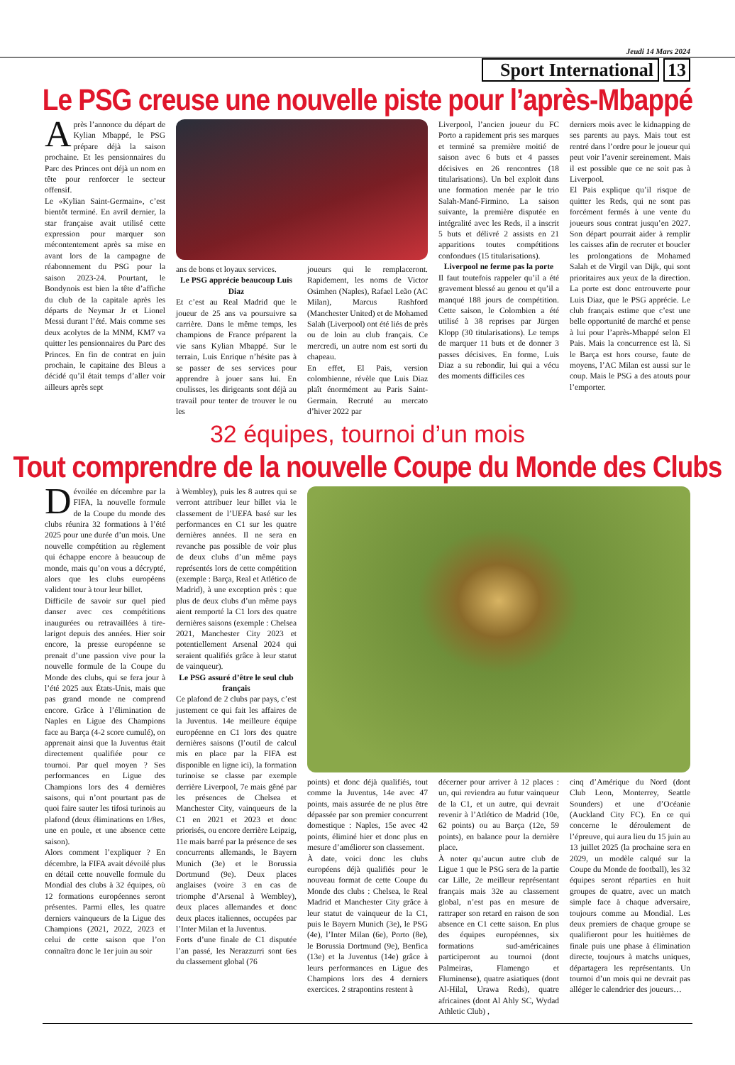Jeudi 14 Mars 2024
Sport International 13
Le PSG creuse une nouvelle piste pour l’après-Mbappé
Après l’annonce du départ de Kylian Mbappé, le PSG prépare déjà la saison prochaine. Et les pensionnaires du Parc des Princes ont déjà un nom en tête pour renforcer le secteur offensif.
Le «Kylian Saint-Germain», c’est bientôt terminé. En avril dernier, la star française avait utilisé cette expression pour marquer son mécontentement après sa mise en avant lors de la campagne de réabonnement du PSG pour la saison 2023-24. Pourtant, le Bondynois est bien la tête d’affiche du club de la capitale après les départs de Neymar Jr et Lionel Messi durant l’été. Mais comme ses deux acolytes de la MNM, KM7 va quitter les pensionnaires du Parc des Princes. En fin de contrat en juin prochain, le capitaine des Bleus a décidé qu’il était temps d’aller voir ailleurs après sept
ans de bons et loyaux services.
Le PSG apprécie beaucoup Luis Diaz
Et c’est au Real Madrid que le joueur de 25 ans va poursuivre sa carrière. Dans le même temps, les champions de France préparent la vie sans Kylian Mbappé. Sur le terrain, Luis Enrique n’hésite pas à se passer de ses services pour apprendre à jouer sans lui. En coulisses, les dirigeants sont déjà au travail pour tenter de trouver le ou les
joueurs qui le remplaceront. Rapidement, les noms de Victor Osimhen (Naples), Rafael Leão (AC Milan), Marcus Rashford (Manchester United) et de Mohamed Salah (Liverpool) ont été liés de près ou de loin au club français. Ce mercredi, un autre nom est sorti du chapeau.
En effet, El Pais, version colombienne, révèle que Luis Diaz plaît énormément au Paris Saint-Germain. Recruté au mercato d’hiver 2022 par
Liverpool, l’ancien joueur du FC Porto a rapidement pris ses marques et terminé sa première moitié de saison avec 6 buts et 4 passes décisives en 26 rencontres (18 titularisations). Un bel exploit dans une formation menée par le trio Salah-Mané-Firmino. La saison suivante, la première disputée en intégralité avec les Reds, il a inscrit 5 buts et délivré 2 assists en 21 apparitions toutes compétitions confondues (15 titularisations).
Liverpool ne ferme pas la porte
Il faut toutefois rappeler qu’il a été gravement blessé au genou et qu’il a manqué 188 jours de compétition. Cette saison, le Colombien a été utilisé à 38 reprises par Jürgen Klopp (30 titularisations). Le temps de marquer 11 buts et de donner 3 passes décisives. En forme, Luis Diaz a su rebondir, lui qui a vécu des moments difficiles ces
derniers mois avec le kidnapping de ses parents au pays. Mais tout est rentré dans l’ordre pour le joueur qui peut voir l’avenir sereinement. Mais il est possible que ce ne soit pas à Liverpool.
El Pais explique qu’il risque de quitter les Reds, qui ne sont pas forcément fermés à une vente du joueurs sous contrat jusqu’en 2027. Son départ pourrait aider à remplir les caisses afin de recruter et boucler les prolongations de Mohamed Salah et de Virgil van Dijk, qui sont prioritaires aux yeux de la direction. La porte est donc entrouverte pour Luis Diaz, que le PSG apprécie. Le club français estime que c’est une belle opportunité de marché et pense à lui pour l’après-Mbappé selon El Pais. Mais la concurrence est là. Si le Barça est hors course, faute de moyens, l’AC Milan est aussi sur le coup. Mais le PSG a des atouts pour l’emporter.
32 équipes, tournoi d’un mois
Tout comprendre de la nouvelle Coupe du Monde des Clubs
Dévoilée en décembre par la FIFA, la nouvelle formule de la Coupe du monde des clubs réunira 32 formations à l’été 2025 pour une durée d’un mois. Une nouvelle compétition au règlement qui échappe encore à beaucoup de monde, mais qu’on vous a décrypté, alors que les clubs européens valident tour à tour leur billet.
Difficile de savoir sur quel pied danser avec ces compétitions inaugurées ou retravaillées à tire-larigot depuis des années. Hier soir encore, la presse européenne se prenait d’une passion vive pour la nouvelle formule de la Coupe du Monde des clubs, qui se fera jour à l’été 2025 aux États-Unis, mais que pas grand monde ne comprend encore. Grâce à l’élimination de Naples en Ligue des Champions face au Barça (4-2 score cumulé), on apprenait ainsi que la Juventus était directement qualifiée pour ce tournoi. Par quel moyen ? Ses performances en Ligue des Champions lors des 4 dernières saisons, qui n’ont pourtant pas de quoi faire sauter les tifosi turinois au plafond (deux éliminations en 1/8es, une en poule, et une absence cette saison).
Alors comment l’expliquer ? En décembre, la FIFA avait dévoilé plus en détail cette nouvelle formule du Mondial des clubs à 32 équipes, où 12 formations européennes seront présentes. Parmi elles, les quatre derniers vainqueurs de la Ligue des Champions (2021, 2022, 2023 et celui de cette saison que l’on connaîtra donc le 1er juin au soir
à Wembley), puis les 8 autres qui se verront attribuer leur billet via le classement de l’UEFA basé sur les performances en C1 sur les quatre dernières années. Il ne sera en revanche pas possible de voir plus de deux clubs d’un même pays représentés lors de cette compétition (exemple : Barça, Real et Atlético de Madrid), à une exception près : que plus de deux clubs d’un même pays aient remporté la C1 lors des quatre dernières saisons (exemple : Chelsea 2021, Manchester City 2023 et potentiellement Arsenal 2024 qui seraient qualifiés grâce à leur statut de vainqueur).
Le PSG assuré d’être le seul club français
Ce plafond de 2 clubs par pays, c’est justement ce qui fait les affaires de la Juventus. 14e meilleure équipe européenne en C1 lors des quatre dernières saisons (l’outil de calcul mis en place par la FIFA est disponible en ligne ici), la formation turinoise se classe par exemple derrière Liverpool, 7e mais gêné par les présences de Chelsea et Manchester City, vainqueurs de la C1 en 2021 et 2023 et donc priorisés, ou encore derrière Leipzig, 11e mais barré par la présence de ses concurrents allemands, le Bayern Munich (3e) et le Borussia Dortmund (9e). Deux places anglaises (voire 3 en cas de triomphe d’Arsenal à Wembley), deux places allemandes et donc deux places italiennes, occupées par l’Inter Milan et la Juventus.
Forts d’une finale de C1 disputée l’an passé, les Nerazzurri sont 6es du classement global (76
points) et donc déjà qualifiés, tout comme la Juventus, 14e avec 47 points, mais assurée de ne plus être dépassée par son premier concurrent domestique : Naples, 15e avec 42 points, éliminé hier et donc plus en mesure d’améliorer son classement.
À date, voici donc les clubs européens déjà qualifiés pour le nouveau format de cette Coupe du Monde des clubs : Chelsea, le Real Madrid et Manchester City grâce à leur statut de vainqueur de la C1, puis le Bayern Munich (3e), le PSG (4e), l’Inter Milan (6e), Porto (8e), le Borussia Dortmund (9e), Benfica (13e) et la Juventus (14e) grâce à leurs performances en Ligue des Champions lors des 4 derniers exercices. 2 strapontins restent à
décerner pour arriver à 12 places : un, qui reviendra au futur vainqueur de la C1, et un autre, qui devrait revenir à l’Atlético de Madrid (10e, 62 points) ou au Barça (12e, 59 points), en balance pour la dernière place.
À noter qu’aucun autre club de Ligue 1 que le PSG sera de la partie car Lille, 2e meilleur représentant français mais 32e au classement global, n’est pas en mesure de rattraper son retard en raison de son absence en C1 cette saison. En plus des équipes européennes, six formations sud-américaines participeront au tournoi (dont Palmeiras, Flamengo et Fluminense), quatre asiatiques (dont Al-Hilal, Urawa Reds), quatre africaines (dont Al Ahly SC, Wydad Athletic Club) ,
cinq d’Amérique du Nord (dont Club Leon, Monterrey, Seattle Sounders) et une d’Océanie (Auckland City FC). En ce qui concerne le déroulement de l’épreuve, qui aura lieu du 15 juin au 13 juillet 2025 (la prochaine sera en 2029, un modèle calqué sur la Coupe du Monde de football), les 32 équipes seront réparties en huit groupes de quatre, avec un match simple face à chaque adversaire, toujours comme au Mondial. Les deux premiers de chaque groupe se qualifieront pour les huitièmes de finale puis une phase à élimination directe, toujours à matchs uniques, départagera les représentants. Un tournoi d’un mois qui ne devrait pas alléger le calendrier des joueurs…